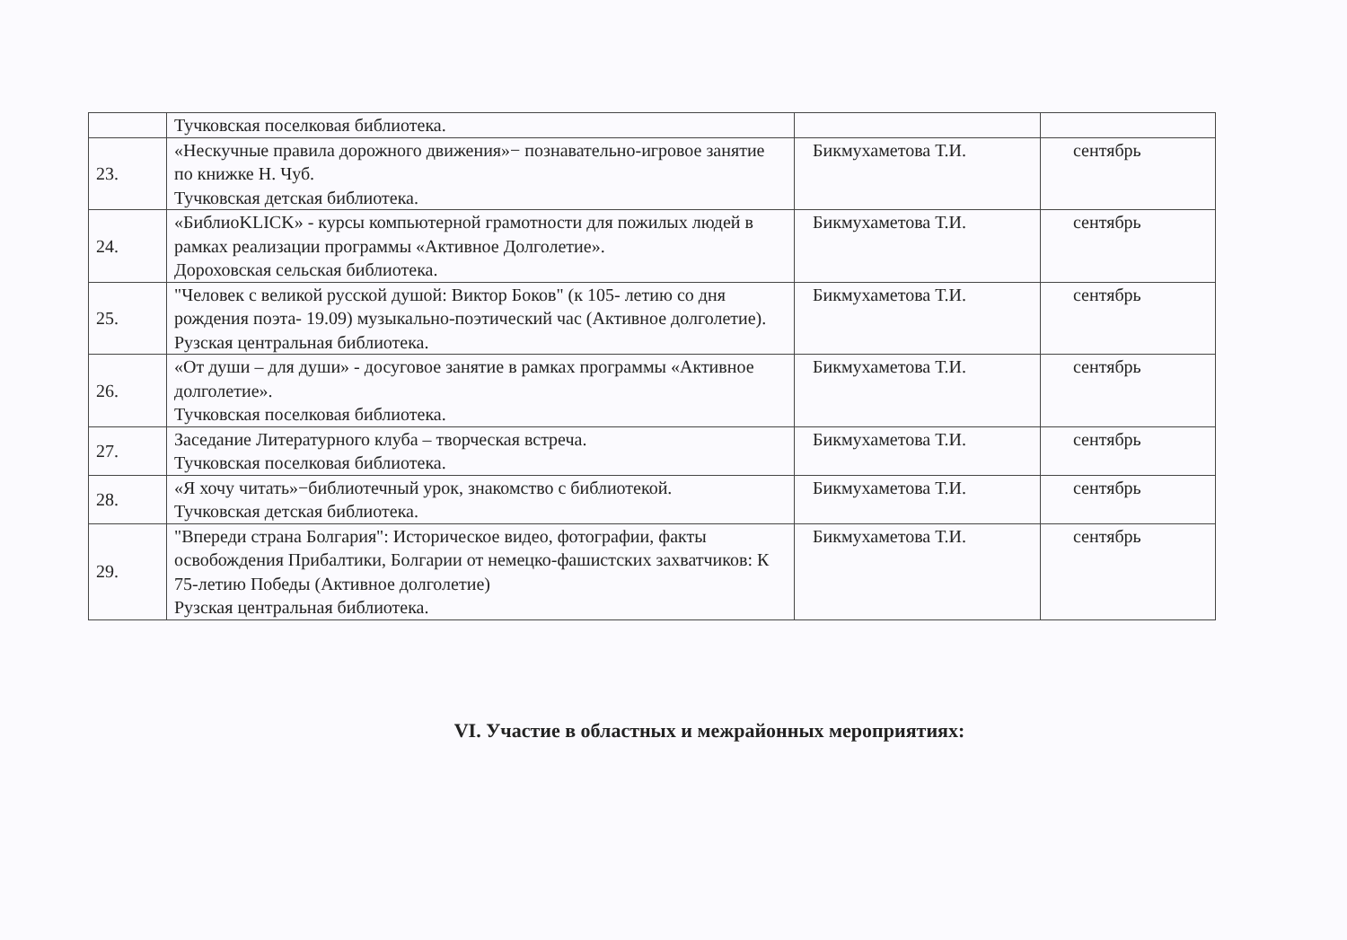| | Тучковская поселковая библиотека. | | |
| 23. | «Нескучные правила дорожного движения»− познавательно-игровое занятие по книжке Н. Чуб. Тучковская детская библиотека. | Бикмухаметова Т.И. | сентябрь |
| 24. | «БиблиоKLICK» - курсы компьютерной грамотности для пожилых людей в рамках реализации программы «Активное Долголетие». Дороховская сельская библиотека. | Бикмухаметова Т.И. | сентябрь |
| 25. | "Человек с великой русской душой: Виктор Боков" (к 105- летию со дня рождения поэта- 19.09) музыкально-поэтический час (Активное долголетие). Рузская центральная библиотека. | Бикмухаметова Т.И. | сентябрь |
| 26. | «От души – для души» - досуговое занятие в рамках программы «Активное долголетие». Тучковская поселковая библиотека. | Бикмухаметова Т.И. | сентябрь |
| 27. | Заседание Литературного клуба – творческая встреча. Тучковская поселковая библиотека. | Бикмухаметова Т.И. | сентябрь |
| 28. | «Я хочу читать»−библиотечный урок, знакомство с библиотекой. Тучковская детская библиотека. | Бикмухаметова Т.И. | сентябрь |
| 29. | "Впереди страна Болгария": Историческое видео, фотографии, факты освобождения Прибалтики, Болгарии от немецко-фашистских захватчиков: К 75-летию Победы (Активное долголетие) Рузская центральная библиотека. | Бикмухаметова Т.И. | сентябрь |
VI. Участие в областных и межрайонных мероприятиях: